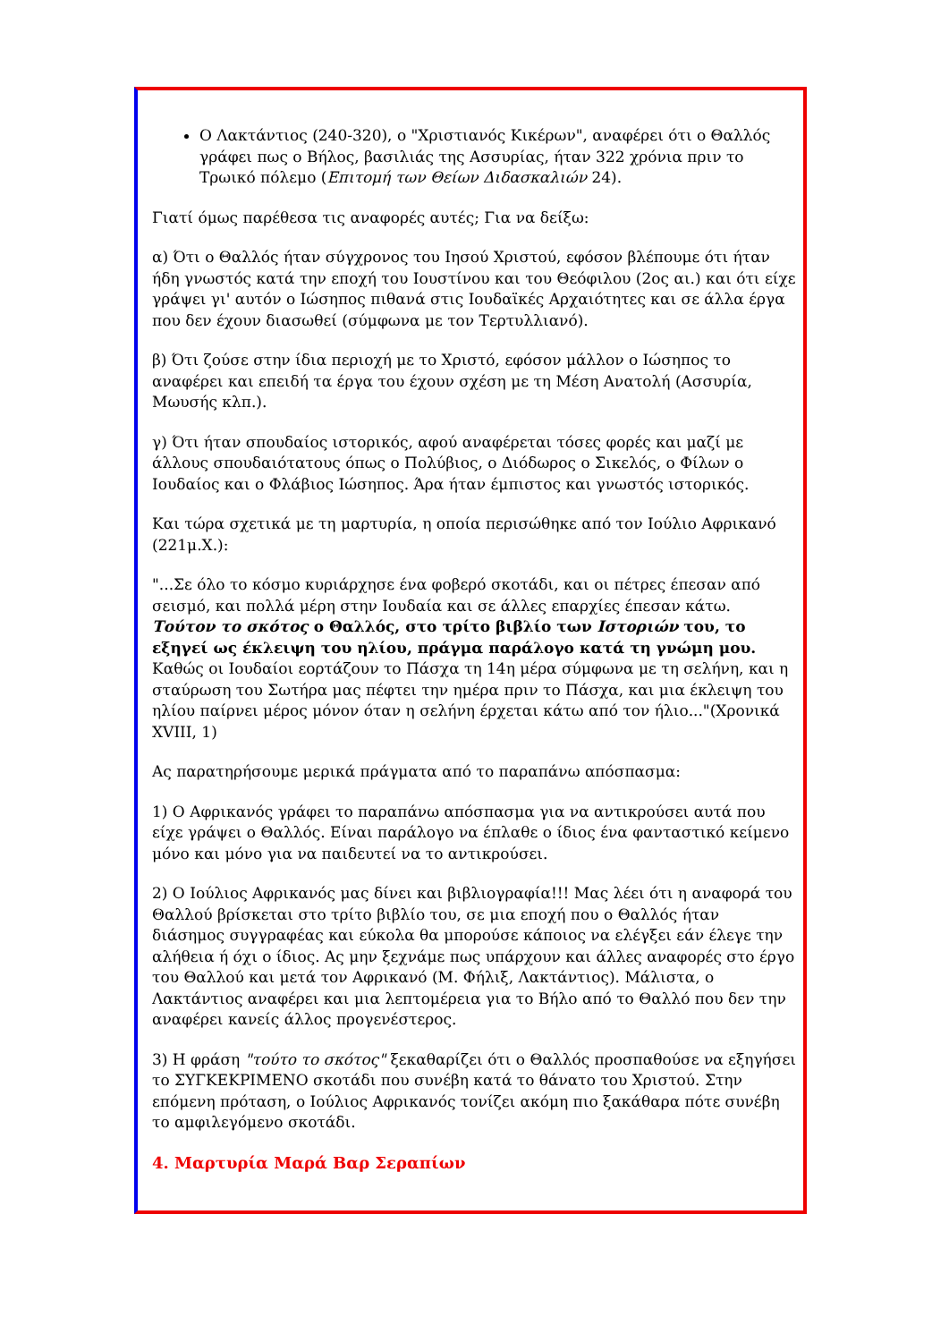Ο Λακτάντιος (240-320), ο "Χριστιανός Κικέρων", αναφέρει ότι ο Θαλλός γράφει πως ο Βήλος, βασιλιάς της Ασσυρίας, ήταν 322 χρόνια πριν το Τρωικό πόλεμο (Επιτομή των Θείων Διδασκαλιών 24).
Γιατί όμως παρέθεσα τις αναφορές αυτές; Για να δείξω:
α) Ότι ο Θαλλός ήταν σύγχρονος του Ιησού Χριστού, εφόσον βλέπουμε ότι ήταν ήδη γνωστός κατά την εποχή του Ιουστίνου και του Θεόφιλου (2ος αι.) και ότι είχε γράψει γι' αυτόν ο Ιώσηπος πιθανά στις Ιουδαϊκές Αρχαιότητες και σε άλλα έργα που δεν έχουν διασωθεί (σύμφωνα με τον Τερτυλλιανό).
β) Ότι ζούσε στην ίδια περιοχή με το Χριστό, εφόσον μάλλον ο Ιώσηπος το αναφέρει και επειδή τα έργα του έχουν σχέση με τη Μέση Ανατολή (Ασσυρία, Μωυσής κλπ.).
γ) Ότι ήταν σπουδαίος ιστορικός, αφού αναφέρεται τόσες φορές και μαζί με άλλους σπουδαιότατους όπως ο Πολύβιος, ο Διόδωρος ο Σικελός, ο Φίλων ο Ιουδαίος και ο Φλάβιος Ιώσηπος. Άρα ήταν έμπιστος και γνωστός ιστορικός.
Και τώρα σχετικά με τη μαρτυρία, η οποία περισώθηκε από τον Ιούλιο Αφρικανό (221μ.Χ.):
"...Σε όλο το κόσμο κυριάρχησε ένα φοβερό σκοτάδι, και οι πέτρες έπεσαν από σεισμό, και πολλά μέρη στην Ιουδαία και σε άλλες επαρχίες έπεσαν κάτω. Τούτον το σκότος ο Θαλλός, στο τρίτο βιβλίο των Ιστοριών του, το εξηγεί ως έκλειψη του ηλίου, πράγμα παράλογο κατά τη γνώμη μου. Καθώς οι Ιουδαίοι εορτάζουν το Πάσχα τη 14η μέρα σύμφωνα με τη σελήνη, και η σταύρωση του Σωτήρα μας πέφτει την ημέρα πριν το Πάσχα, και μια έκλειψη του ηλίου παίρνει μέρος μόνον όταν η σελήνη έρχεται κάτω από τον ήλιο..."(Χρονικά XVIII, 1)
Ας παρατηρήσουμε μερικά πράγματα από το παραπάνω απόσπασμα:
1) Ο Αφρικανός γράφει το παραπάνω απόσπασμα για να αντικρούσει αυτά που είχε γράψει ο Θαλλός. Είναι παράλογο να έπλαθε ο ίδιος ένα φανταστικό κείμενο μόνο και μόνο για να παιδευτεί να το αντικρούσει.
2) Ο Ιούλιος Αφρικανός μας δίνει και βιβλιογραφία!!! Μας λέει ότι η αναφορά του Θαλλού βρίσκεται στο τρίτο βιβλίο του, σε μια εποχή που ο Θαλλός ήταν διάσημος συγγραφέας και εύκολα θα μπορούσε κάποιος να ελέγξει εάν έλεγε την αλήθεια ή όχι ο ίδιος. Ας μην ξεχνάμε πως υπάρχουν και άλλες αναφορές στο έργο του Θαλλού και μετά τον Αφρικανό (Μ. Φήλιξ, Λακτάντιος). Μάλιστα, ο Λακτάντιος αναφέρει και μια λεπτομέρεια για το Βήλο από το Θαλλό που δεν την αναφέρει κανείς άλλος προγενέστερος.
3) Η φράση "τούτο το σκότος" ξεκαθαρίζει ότι ο Θαλλός προσπαθούσε να εξηγήσει το ΣΥΓΚΕΚΡΙΜΕΝΟ σκοτάδι που συνέβη κατά το θάνατο του Χριστού. Στην επόμενη πρόταση, ο Ιούλιος Αφρικανός τονίζει ακόμη πιο ξακάθαρα πότε συνέβη το αμφιλεγόμενο σκοτάδι.
4. Μαρτυρία Μαρά Βαρ Σεραπίων